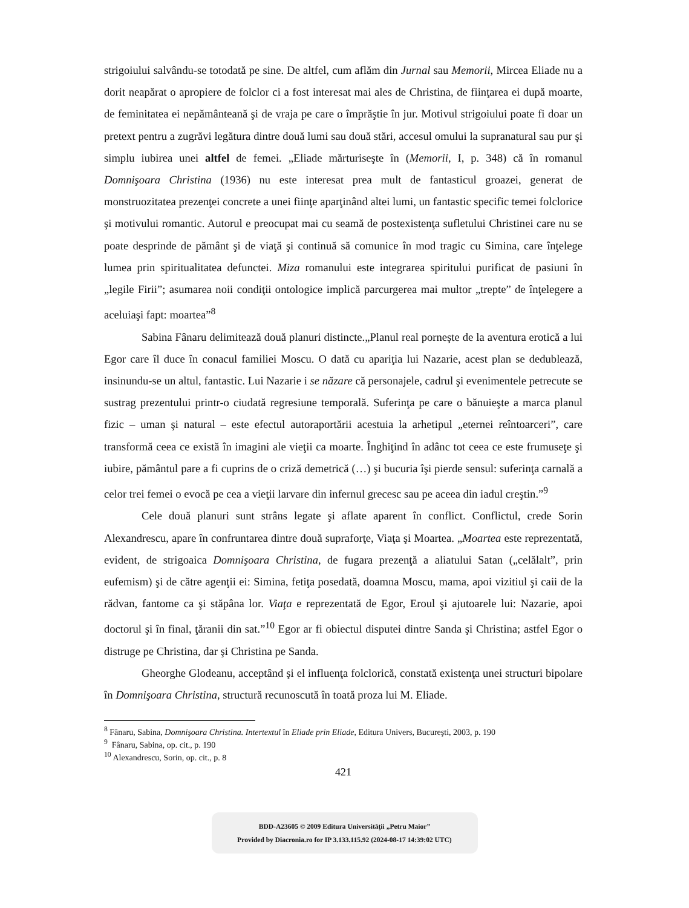strigoiului salvându-se totodată pe sine. De altfel, cum aflăm din Jurnal sau Memorii, Mircea Eliade nu a dorit neapărat o apropiere de folclor ci a fost interesat mai ales de Christina, de fiinţarea ei după moarte, de feminitatea ei nepământeană şi de vraja pe care o împrăştie în jur. Motivul strigoiului poate fi doar un pretext pentru a zugrăvi legătura dintre două lumi sau două stări, accesul omului la supranatural sau pur şi simplu iubirea unei altfel de femei. „Eliade mărturiseşte în (Memorii, I, p. 348) că în romanul Domnişoara Christina (1936) nu este interesat prea mult de fantasticul groazei, generat de monstruozitatea prezenţei concrete a unei fiinţe aparţinând altei lumi, un fantastic specific temei folclorice şi motivului romantic. Autorul e preocupat mai cu seamă de postexistenţa sufletului Christinei care nu se poate desprinde de pământ şi de viaţă şi continuă să comunice în mod tragic cu Simina, care înţelege lumea prin spiritualitatea defunctei. Miza romanului este integrarea spiritului purificat de pasiuni în „legile Firii”; asumarea noii condiţii ontologice implică parcurgerea mai multor „trepte” de înţelegere a aceluiaşi fapt: moartea”<sup>8</sup>
Sabina Fânaru delimitează două planuri distincte.„Planul real porneşte de la aventura erotică a lui Egor care îl duce în conacul familiei Moscu. O dată cu apariţia lui Nazarie, acest plan se dedublează, insinundu-se un altul, fantastic. Lui Nazarie i se năzare că personajele, cadrul şi evenimentele petrecute se sustrag prezentului printr-o ciudată regresiune temporală. Suferinţa pe care o bănuieşte a marca planul fizic – uman şi natural – este efectul autoraportării acestuia la arhetipul „eternei reîntoarceri”, care transformă ceea ce există în imagini ale vieţii ca moarte. Înghiţind în adânc tot ceea ce este frumuseţe şi iubire, pământul pare a fi cuprins de o criză demetrică (…) şi bucuria îşi pierde sensul: suferinţa carnală a celor trei femei o evocă pe cea a vieţii larvare din infernul grecesc sau pe aceea din iadul creştin.”<sup>9</sup>
Cele două planuri sunt strâns legate şi aflate aparent în conflict. Conflictul, crede Sorin Alexandrescu, apare în confruntarea dintre două supraforţe, Viaţa şi Moartea. „Moartea este reprezentată, evident, de strigoaica Domnişoara Christina, de fugara prezenţă a aliatului Satan („celălalt”, prin eufemism) şi de către agenţii ei: Simina, fetiţa posedată, doamna Moscu, mama, apoi vizitiul şi caii de la rădvan, fantome ca şi stăpâna lor. Viaţa e reprezentată de Egor, Eroul şi ajutoarele lui: Nazarie, apoi doctorul şi în final, ţăranii din sat.”<sup>10</sup> Egor ar fi obiectul disputei dintre Sanda şi Christina; astfel Egor o distruge pe Christina, dar şi Christina pe Sanda.
Gheorghe Glodeanu, acceptând şi el influenţa folclorică, constată existenţa unei structuri bipolare în Domnişoara Christina, structură recunoscută în toată proza lui M. Eliade.
<sup>8</sup> Fânaru, Sabina, Domnişoara Christina. Intertextul în Eliade prin Eliade, Editura Univers, Bucureşti, 2003, p. 190
<sup>9</sup> Fânaru, Sabina, op. cit., p. 190
<sup>10</sup> Alexandrescu, Sorin, op. cit., p. 8
421
BDD-A23605 © 2009 Editura Universităţii „Petru Maior”
Provided by Diacronia.ro for IP 3.133.115.92 (2024-08-17 14:39:02 UTC)